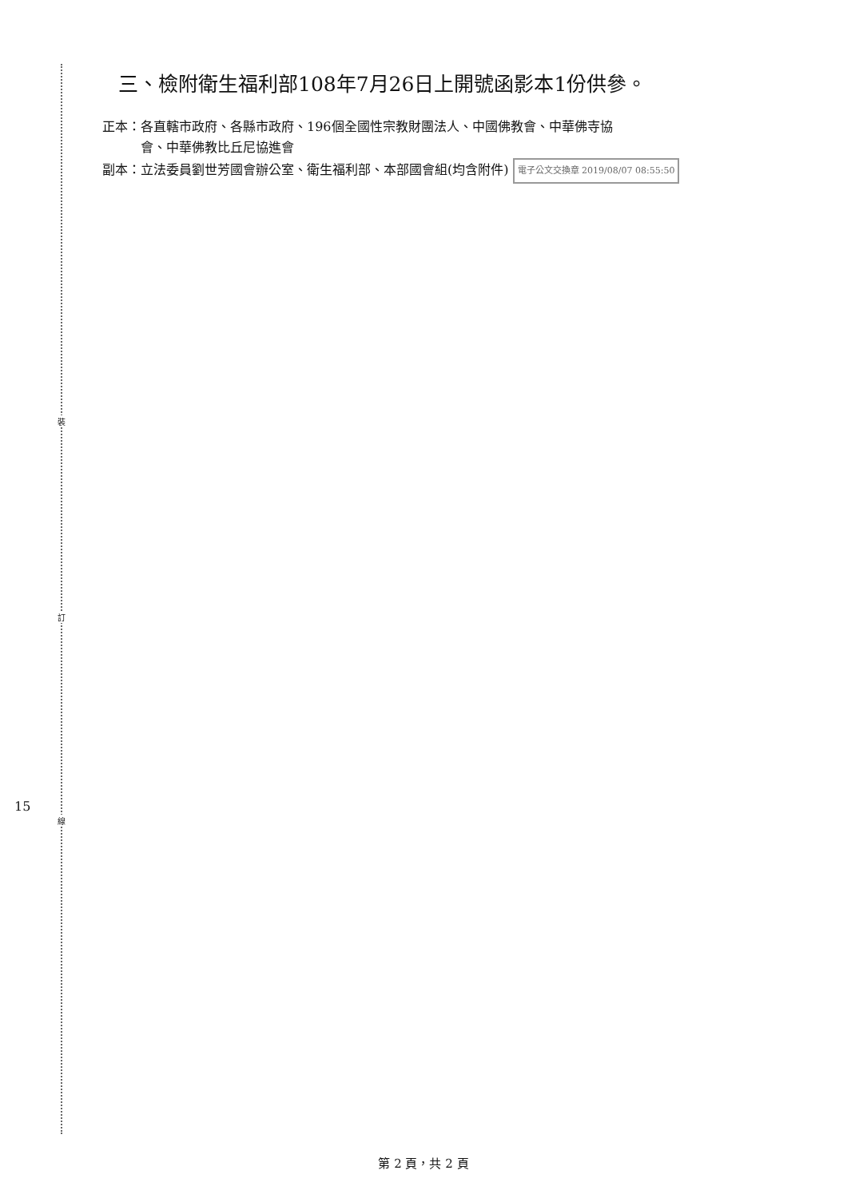裝
訂
線
15
三、檢附衛生福利部108年7月26日上開號函影本1份供參。
正本：各直轄市政府、各縣市政府、196個全國性宗教財團法人、中國佛教會、中華佛寺協
　　　會、中華佛教比丘尼協進會
副本：立法委員劉世芳國會辦公室、衛生福利部、本部國會組(均含附件) 電子公文交換章 2019/08/07 08:55:50
第 2 頁，共 2 頁